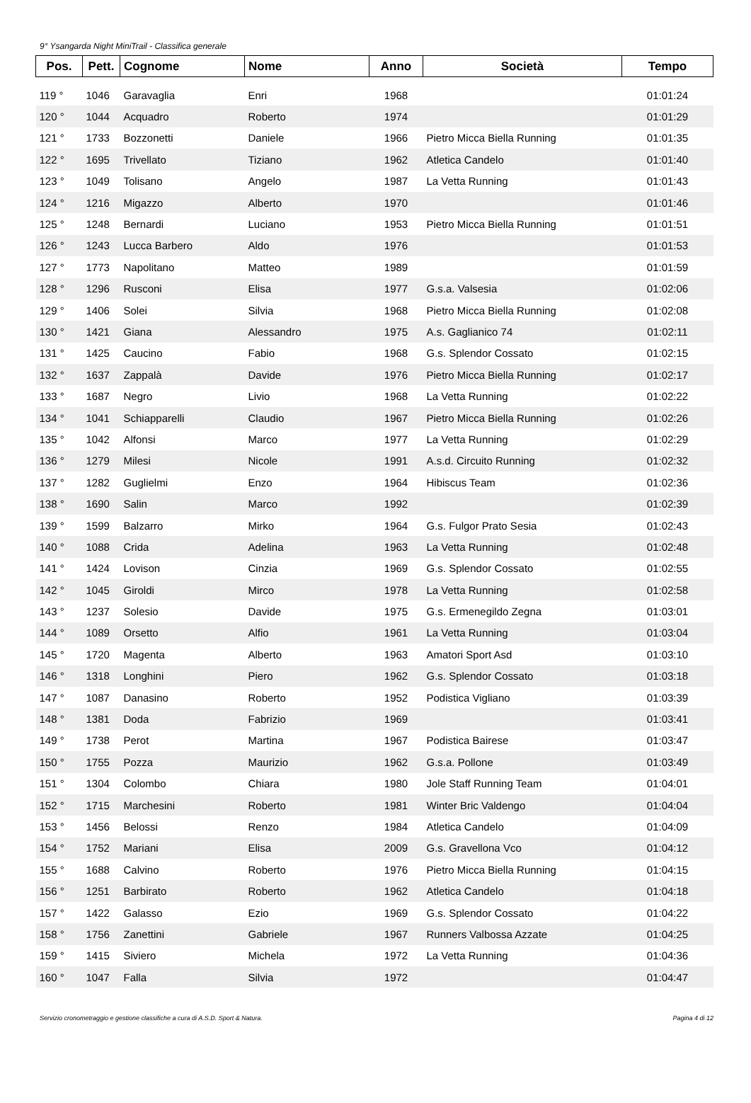9° Ysangarda Night MiniTrail - Classifica generale
| Pos. | Pett. | Cognome | Nome | Anno | Società | Tempo |
| --- | --- | --- | --- | --- | --- | --- |
| 119 ° | 1046 | Garavaglia | Enri | 1968 | | 01:01:24 |
| 120 ° | 1044 | Acquadro | Roberto | 1974 | | 01:01:29 |
| 121 ° | 1733 | Bozzonetti | Daniele | 1966 | Pietro Micca Biella Running | 01:01:35 |
| 122 ° | 1695 | Trivellato | Tiziano | 1962 | Atletica Candelo | 01:01:40 |
| 123 ° | 1049 | Tolisano | Angelo | 1987 | La Vetta Running | 01:01:43 |
| 124 ° | 1216 | Migazzo | Alberto | 1970 | | 01:01:46 |
| 125 ° | 1248 | Bernardi | Luciano | 1953 | Pietro Micca Biella Running | 01:01:51 |
| 126 ° | 1243 | Lucca Barbero | Aldo | 1976 | | 01:01:53 |
| 127 ° | 1773 | Napolitano | Matteo | 1989 | | 01:01:59 |
| 128 ° | 1296 | Rusconi | Elisa | 1977 | G.s.a. Valsesia | 01:02:06 |
| 129 ° | 1406 | Solei | Silvia | 1968 | Pietro Micca Biella Running | 01:02:08 |
| 130 ° | 1421 | Giana | Alessandro | 1975 | A.s. Gaglianico 74 | 01:02:11 |
| 131 ° | 1425 | Caucino | Fabio | 1968 | G.s. Splendor Cossato | 01:02:15 |
| 132 ° | 1637 | Zappalà | Davide | 1976 | Pietro Micca Biella Running | 01:02:17 |
| 133 ° | 1687 | Negro | Livio | 1968 | La Vetta Running | 01:02:22 |
| 134 ° | 1041 | Schiapparelli | Claudio | 1967 | Pietro Micca Biella Running | 01:02:26 |
| 135 ° | 1042 | Alfonsi | Marco | 1977 | La Vetta Running | 01:02:29 |
| 136 ° | 1279 | Milesi | Nicole | 1991 | A.s.d. Circuito Running | 01:02:32 |
| 137 ° | 1282 | Guglielmi | Enzo | 1964 | Hibiscus Team | 01:02:36 |
| 138 ° | 1690 | Salin | Marco | 1992 | | 01:02:39 |
| 139 ° | 1599 | Balzarro | Mirko | 1964 | G.s. Fulgor Prato Sesia | 01:02:43 |
| 140 ° | 1088 | Crida | Adelina | 1963 | La Vetta Running | 01:02:48 |
| 141 ° | 1424 | Lovison | Cinzia | 1969 | G.s. Splendor Cossato | 01:02:55 |
| 142 ° | 1045 | Giroldi | Mirco | 1978 | La Vetta Running | 01:02:58 |
| 143 ° | 1237 | Solesio | Davide | 1975 | G.s. Ermenegildo Zegna | 01:03:01 |
| 144 ° | 1089 | Orsetto | Alfio | 1961 | La Vetta Running | 01:03:04 |
| 145 ° | 1720 | Magenta | Alberto | 1963 | Amatori Sport Asd | 01:03:10 |
| 146 ° | 1318 | Longhini | Piero | 1962 | G.s. Splendor Cossato | 01:03:18 |
| 147 ° | 1087 | Danasino | Roberto | 1952 | Podistica Vigliano | 01:03:39 |
| 148 ° | 1381 | Doda | Fabrizio | 1969 | | 01:03:41 |
| 149 ° | 1738 | Perot | Martina | 1967 | Podistica Bairese | 01:03:47 |
| 150 ° | 1755 | Pozza | Maurizio | 1962 | G.s.a. Pollone | 01:03:49 |
| 151 ° | 1304 | Colombo | Chiara | 1980 | Jole Staff Running Team | 01:04:01 |
| 152 ° | 1715 | Marchesini | Roberto | 1981 | Winter Bric Valdengo | 01:04:04 |
| 153 ° | 1456 | Belossi | Renzo | 1984 | Atletica Candelo | 01:04:09 |
| 154 ° | 1752 | Mariani | Elisa | 2009 | G.s. Gravellona Vco | 01:04:12 |
| 155 ° | 1688 | Calvino | Roberto | 1976 | Pietro Micca Biella Running | 01:04:15 |
| 156 ° | 1251 | Barbirato | Roberto | 1962 | Atletica Candelo | 01:04:18 |
| 157 ° | 1422 | Galasso | Ezio | 1969 | G.s. Splendor Cossato | 01:04:22 |
| 158 ° | 1756 | Zanettini | Gabriele | 1967 | Runners Valbossa Azzate | 01:04:25 |
| 159 ° | 1415 | Siviero | Michela | 1972 | La Vetta Running | 01:04:36 |
| 160 ° | 1047 | Falla | Silvia | 1972 | | 01:04:47 |
Servizio cronometraggio e gestione classifiche a cura di A.S.D. Sport & Natura. Pagina 4 di 12